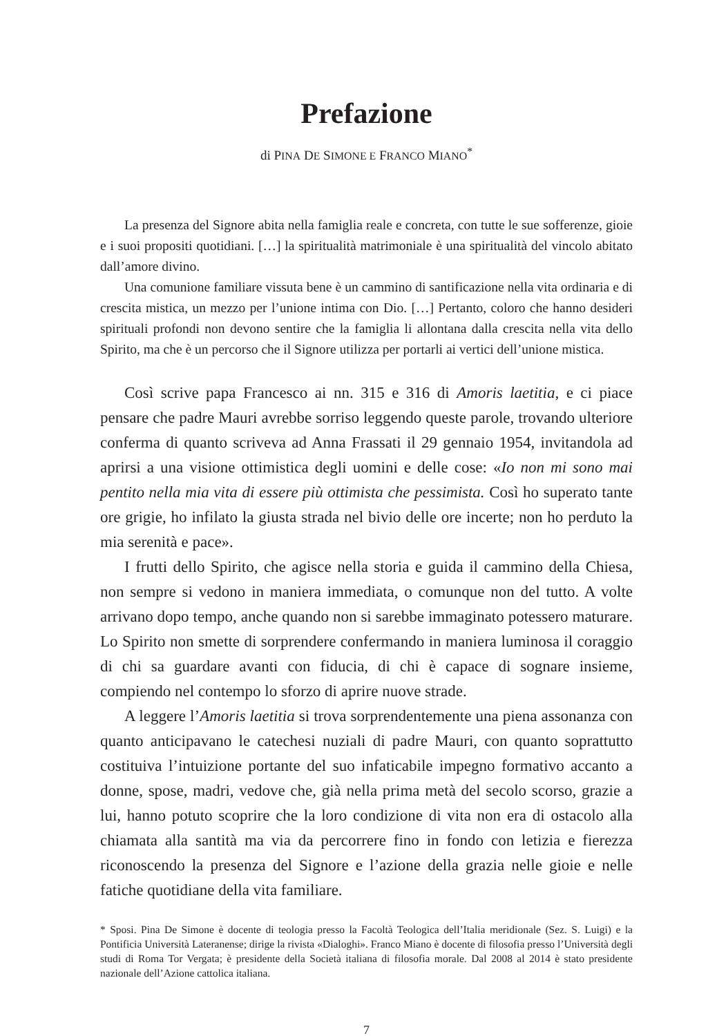Prefazione
di PINA DE SIMONE E FRANCO MIANO<sup>*</sup>
La presenza del Signore abita nella famiglia reale e concreta, con tutte le sue sofferenze, gioie e i suoi propositi quotidiani. […] la spiritualità matrimoniale è una spiritualità del vincolo abitato dall’amore divino.
Una comunione familiare vissuta bene è un cammino di santificazione nella vita ordinaria e di crescita mistica, un mezzo per l’unione intima con Dio. […] Pertanto, coloro che hanno desideri spirituali profondi non devono sentire che la famiglia li allontana dalla crescita nella vita dello Spirito, ma che è un percorso che il Signore utilizza per portarli ai vertici dell’unione mistica.
Così scrive papa Francesco ai nn. 315 e 316 di Amoris laetitia, e ci piace pensare che padre Mauri avrebbe sorriso leggendo queste parole, trovando ulteriore conferma di quanto scriveva ad Anna Frassati il 29 gennaio 1954, invitandola ad aprirsi a una visione ottimistica degli uomini e delle cose: «Io non mi sono mai pentito nella mia vita di essere più ottimista che pessimista. Così ho superato tante ore grigie, ho infilato la giusta strada nel bivio delle ore incerte; non ho perduto la mia serenità e pace».
I frutti dello Spirito, che agisce nella storia e guida il cammino della Chiesa, non sempre si vedono in maniera immediata, o comunque non del tutto. A volte arrivano dopo tempo, anche quando non si sarebbe immaginato potessero maturare. Lo Spirito non smette di sorprendere confermando in maniera luminosa il coraggio di chi sa guardare avanti con fiducia, di chi è capace di sognare insieme, compiendo nel contempo lo sforzo di aprire nuove strade.
A leggere l’Amoris laetitia si trova sorprendentemente una piena assonanza con quanto anticipavano le catechesi nuziali di padre Mauri, con quanto soprattutto costituiva l’intuizione portante del suo infaticabile impegno formativo accanto a donne, spose, madri, vedove che, già nella prima metà del secolo scorso, grazie a lui, hanno potuto scoprire che la loro condizione di vita non era di ostacolo alla chiamata alla santità ma via da percorrere fino in fondo con letizia e fierezza riconoscendo la presenza del Signore e l’azione della grazia nelle gioie e nelle fatiche quotidiane della vita familiare.
* Sposi. Pina De Simone è docente di teologia presso la Facoltà Teologica dell’Italia meridionale (Sez. S. Luigi) e la Pontificia Università Lateranense; dirige la rivista «Dialoghi». Franco Miano è docente di filosofia presso l’Università degli studi di Roma Tor Vergata; è presidente della Società italiana di filosofia morale. Dal 2008 al 2014 è stato presidente nazionale dell’Azione cattolica italiana.
7